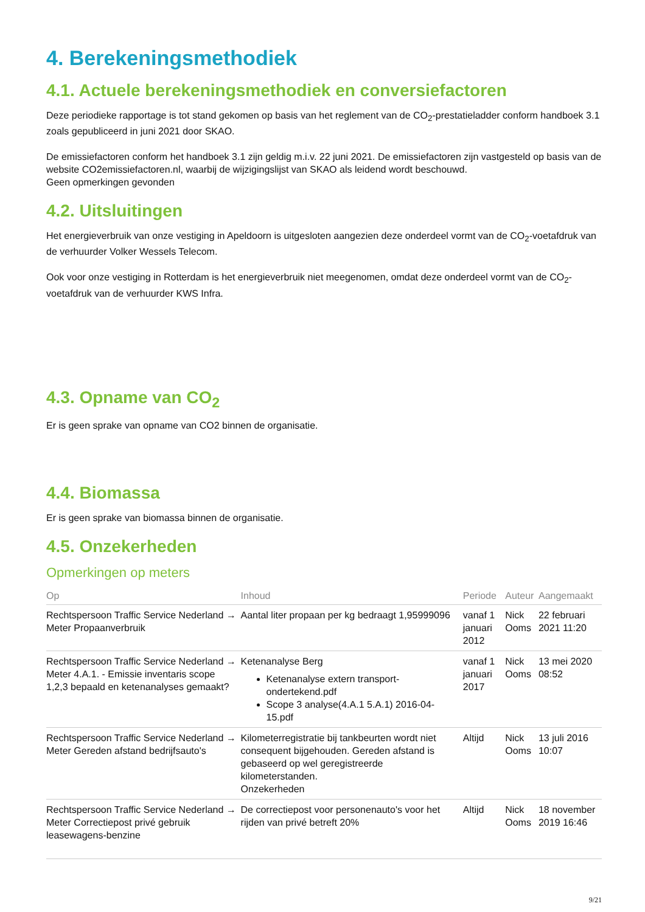4. Berekeningsmethodiek
4.1. Actuele berekeningsmethodiek en conversiefactoren
Deze periodieke rapportage is tot stand gekomen op basis van het reglement van de CO<sub>2</sub>-prestatieladder conform handboek 3.1 zoals gepubliceerd in juni 2021 door SKAO.
De emissiefactoren conform het handboek 3.1 zijn geldig m.i.v. 22 juni 2021. De emissiefactoren zijn vastgesteld op basis van de website CO2emissiefactoren.nl, waarbij de wijzigingslijst van SKAO als leidend wordt beschouwd.
Geen opmerkingen gevonden
4.2. Uitsluitingen
Het energieverbruik van onze vestiging in Apeldoorn is uitgesloten aangezien deze onderdeel vormt van de CO<sub>2</sub>-voetafdruk van de verhuurder Volker Wessels Telecom.
Ook voor onze vestiging in Rotterdam is het energieverbruik niet meegenomen, omdat deze onderdeel vormt van de CO<sub>2</sub>-voetafdruk van de verhuurder KWS Infra.
4.3. Opname van CO<sub>2</sub>
Er is geen sprake van opname van CO2 binnen de organisatie.
4.4. Biomassa
Er is geen sprake van biomassa binnen de organisatie.
4.5. Onzekerheden
Opmerkingen op meters
| Op | Inhoud | Periode | Auteur | Aangemaakt |
| --- | --- | --- | --- | --- |
| Rechtspersoon Traffic Service Nederland → Meter Propaanverbruik | Aantal liter propaan per kg bedraagt 1,95999096 | vanaf 1 januari 2012 | Nick Ooms | 22 februari 2021 11:20 |
| Rechtspersoon Traffic Service Nederland → Meter 4.A.1. - Emissie inventaris scope 1,2,3 bepaald en ketenanalyses gemaakt? | Ketenanalyse Berg Ketenanalyse extern transport-ondertekend.pdf Scope 3 analyse(4.A.1 5.A.1) 2016-04-15.pdf | vanaf 1 januari 2017 | Nick Ooms | 13 mei 2020 08:52 |
| Rechtspersoon Traffic Service Nederland → Meter Gereden afstand bedrijfsauto's | Kilometerregistratie bij tankbeurten wordt niet consequent bijgehouden. Gereden afstand is gebaseerd op wel geregistreerde kilometerstanden. Onzekerheden | Altijd | Nick Ooms | 13 juli 2016 10:07 |
| Rechtspersoon Traffic Service Nederland → Meter Correctiepost privé gebruik leasewagens-benzine | De correctiepost voor personenauto's voor het rijden van privé betreft 20% | Altijd | Nick Ooms | 18 november 2019 16:46 |
9/21